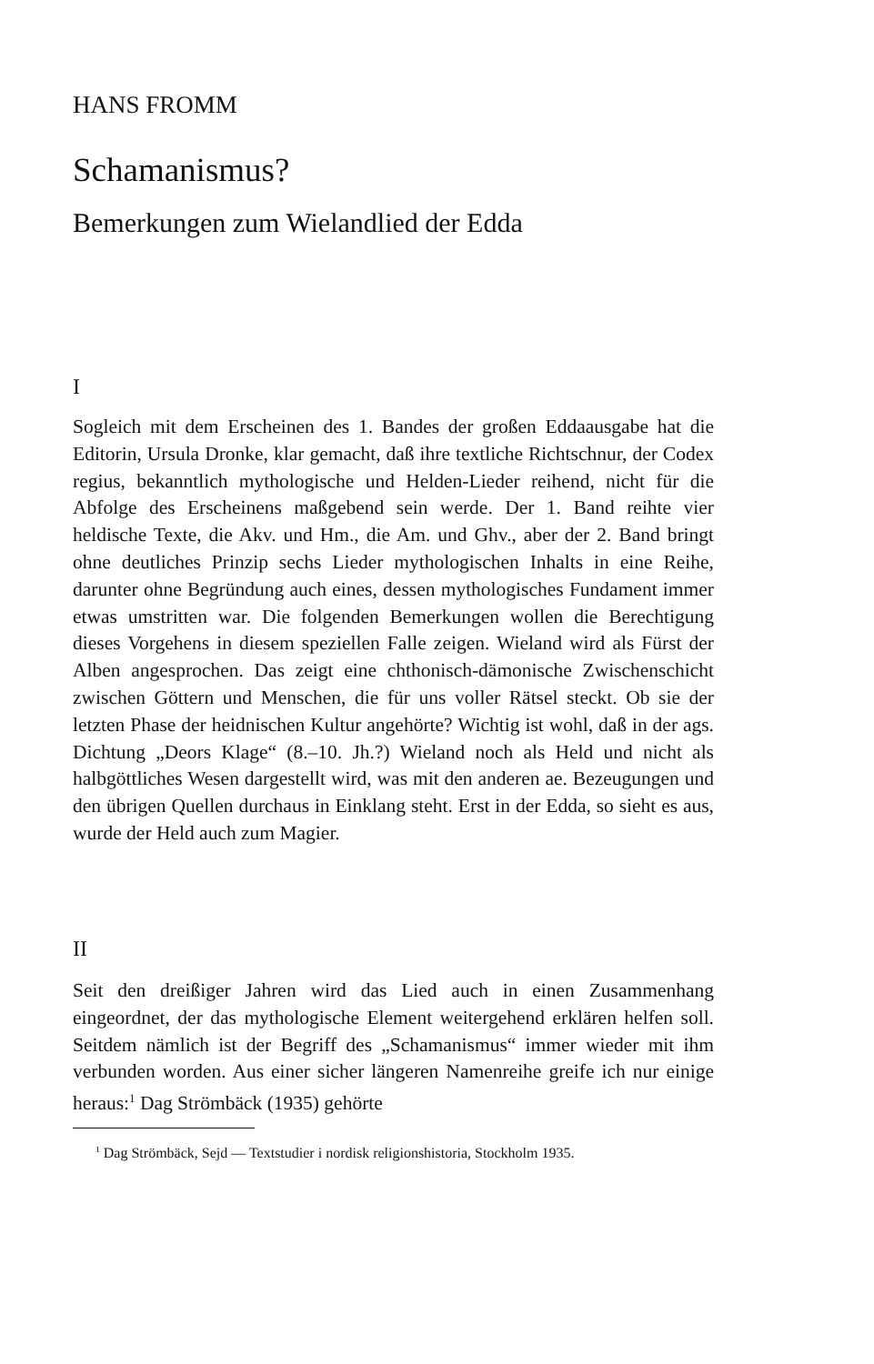HANS FROMM
Schamanismus?
Bemerkungen zum Wielandlied der Edda
I
Sogleich mit dem Erscheinen des 1. Bandes der großen Eddaausgabe hat die Editorin, Ursula Dronke, klar gemacht, daß ihre textliche Richtschnur, der Codex regius, bekanntlich mythologische und Helden-Lieder reihend, nicht für die Abfolge des Erscheinens maßgebend sein werde. Der 1. Band reihte vier heldische Texte, die Akv. und Hm., die Am. und Ghv., aber der 2. Band bringt ohne deutliches Prinzip sechs Lieder mythologischen Inhalts in eine Reihe, darunter ohne Begründung auch eines, dessen mythologisches Fundament immer etwas umstritten war. Die folgenden Bemerkungen wollen die Berechtigung dieses Vorgehens in diesem speziellen Falle zeigen. Wieland wird als Fürst der Alben angesprochen. Das zeigt eine chthonisch-dämonische Zwischenschicht zwischen Göttern und Menschen, die für uns voller Rätsel steckt. Ob sie der letzten Phase der heidnischen Kultur angehörte? Wichtig ist wohl, daß in der ags. Dichtung „Deors Klage“ (8.–10. Jh.?) Wieland noch als Held und nicht als halbgöttliches Wesen dargestellt wird, was mit den anderen ae. Bezeugungen und den übrigen Quellen durchaus in Einklang steht. Erst in der Edda, so sieht es aus, wurde der Held auch zum Magier.
II
Seit den dreißiger Jahren wird das Lied auch in einen Zusammenhang eingeordnet, der das mythologische Element weitergehend erklären helfen soll. Seitdem nämlich ist der Begriff des „Schamanismus“ immer wieder mit ihm verbunden worden. Aus einer sicher längeren Namenreihe greife ich nur einige heraus:<sup>1</sup> Dag Strömbäck (1935) gehörte
<sup>1</sup> Dag Strömbäck, Sejd — Textstudier i nordisk religionshistoria, Stockholm 1935.